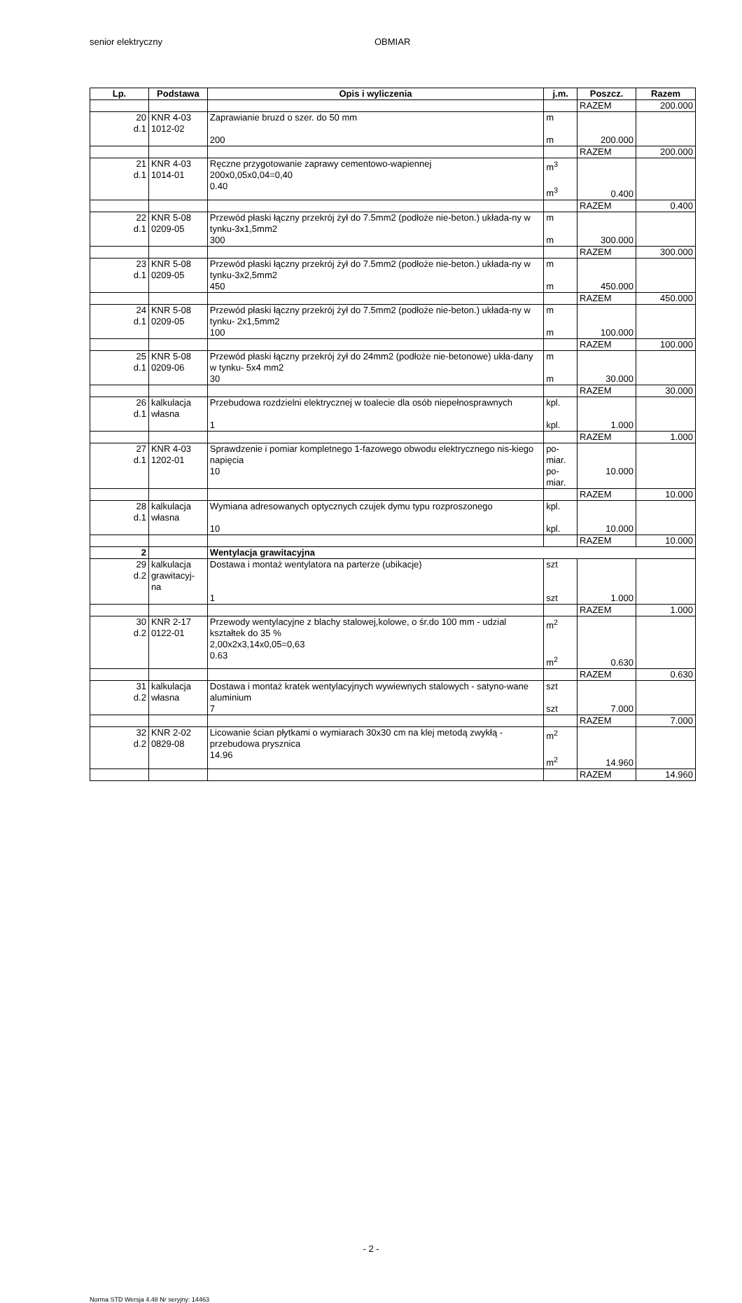senior elektryczny OBMIAR
| Lp. | Podstawa | Opis i wyliczenia | j.m. | Poszcz. | Razem |
| --- | --- | --- | --- | --- | --- |
| | | | | RAZEM | 200.000 |
| 20 d.1 | KNR 4-03 1012-02 | Zaprawianie bruzd o szer. do 50 mm 200 | m m | 200.000 | |
| | | | | RAZEM | 200.000 |
| 21 d.1 | KNR 4-03 1014-01 | Ręczne przygotowanie zaprawy cementowo-wapiennej 200x0,05x0,04=0,40 0.40 | m<sup>3</sup> m<sup>3</sup> | 0.400 | |
| | | | | RAZEM | 0.400 |
| 22 d.1 | KNR 5-08 0209-05 | Przewód płaski łączny przekrój żył do 7.5mm2 (podłoże nie-beton.) układa-ny w tynku-3x1,5mm2 300 | m m | 300.000 | |
| | | | | RAZEM | 300.000 |
| 23 d.1 | KNR 5-08 0209-05 | Przewód płaski łączny przekrój żył do 7.5mm2 (podłoże nie-beton.) układa-ny w tynku-3x2,5mm2 450 | m m | 450.000 | |
| | | | | RAZEM | 450.000 |
| 24 d.1 | KNR 5-08 0209-05 | Przewód płaski łączny przekrój żył do 7.5mm2 (podłoże nie-beton.) układa-ny w tynku- 2x1,5mm2 100 | m m | 100.000 | |
| | | | | RAZEM | 100.000 |
| 25 d.1 | KNR 5-08 0209-06 | Przewód płaski łączny przekrój żył do 24mm2 (podłoże nie-betonowe) ukła-dany w tynku- 5x4 mm2 30 | m m | 30.000 | |
| | | | | RAZEM | 30.000 |
| 26 d.1 | kalkulacja własna | Przebudowa rozdzielni elektrycznej w toalecie dla osób niepełnosprawnych 1 | kpl. kpl. | 1.000 | |
| | | | | RAZEM | 1.000 |
| 27 d.1 | KNR 4-03 1202-01 | Sprawdzenie i pomiar kompletnego 1-fazowego obwodu elektrycznego nis-kiego napięcia 10 | po- miar. po- miar. | 10.000 | |
| | | | | RAZEM | 10.000 |
| 28 d.1 | kalkulacja własna | Wymiana adresowanych optycznych czujek dymu typu rozproszonego 10 | kpl. kpl. | 10.000 | |
| | | | | RAZEM | 10.000 |
| 2 | | Wentylacja grawitacyjna | | | |
| 29 d.2 | kalkulacja grawitacyj- na | Dostawa i montaż wentylatora na parterze (ubikacje) 1 | szt szt | 1.000 | |
| | | | | RAZEM | 1.000 |
| 30 d.2 | KNR 2-17 0122-01 | Przewody wentylacyjne z blachy stalowej,kolowe, o śr.do 100 mm - udzial kształtek do 35 % 2,00x2x3,14x0,05=0,63 0.63 | m<sup>2</sup> m<sup>2</sup> | 0.630 | |
| | | | | RAZEM | 0.630 |
| 31 d.2 | kalkulacja własna | Dostawa i montaż kratek wentylacyjnych wywiewnych stalowych - satyno-wane aluminium 7 | szt szt | 7.000 | |
| | | | | RAZEM | 7.000 |
| 32 d.2 | KNR 2-02 0829-08 | Licowanie ścian płytkami o wymiarach 30x30 cm na klej metodą zwykłą - przebudowa prysznica 14.96 | m<sup>2</sup> m<sup>2</sup> | 14.960 | |
| | | | | RAZEM | 14.960 |
- 2 -
Norma STD Wersja 4.48 Nr seryjny: 14463